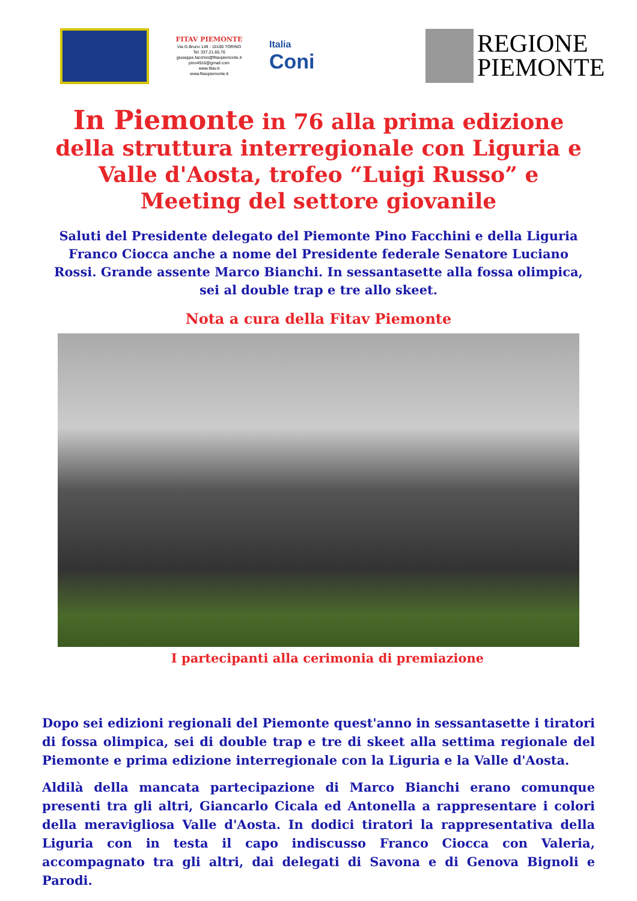FITAV PIEMONTE
Via G.Bruno 149 - 10100 TORINO
Tel: 337.21.65.76
giuseppe.facchini@fitavpiemonte.it
pino4916@gmail.com
www.fitav.it
www.fitavpiemonte.it
Italia
Coni
REGIONE
PIEMONTE
In Piemonte in 76 alla prima edizione della struttura interregionale con Liguria e Valle d'Aosta, trofeo “Luigi Russo” e Meeting del settore giovanile
Saluti del Presidente delegato del Piemonte Pino Facchini e della Liguria Franco Ciocca anche a nome del Presidente federale Senatore Luciano Rossi. Grande assente Marco Bianchi. In sessantasette alla fossa olimpica, sei al double trap e tre allo skeet.
Nota a cura della Fitav Piemonte
I partecipanti alla cerimonia di premiazione
Dopo sei edizioni regionali del Piemonte quest'anno in sessantasette i tiratori di fossa olimpica, sei di double trap e tre di skeet alla settima regionale del Piemonte e prima edizione interregionale con la Liguria e la Valle d'Aosta.
Aldilà della mancata partecipazione di Marco Bianchi erano comunque presenti tra gli altri, Giancarlo Cicala ed Antonella a rappresentare i colori della meravigliosa Valle d'Aosta. In dodici tiratori la rappresentativa della Liguria con in testa il capo indiscusso Franco Ciocca con Valeria, accompagnato tra gli altri, dai delegati di Savona e di Genova Bignoli e Parodi.